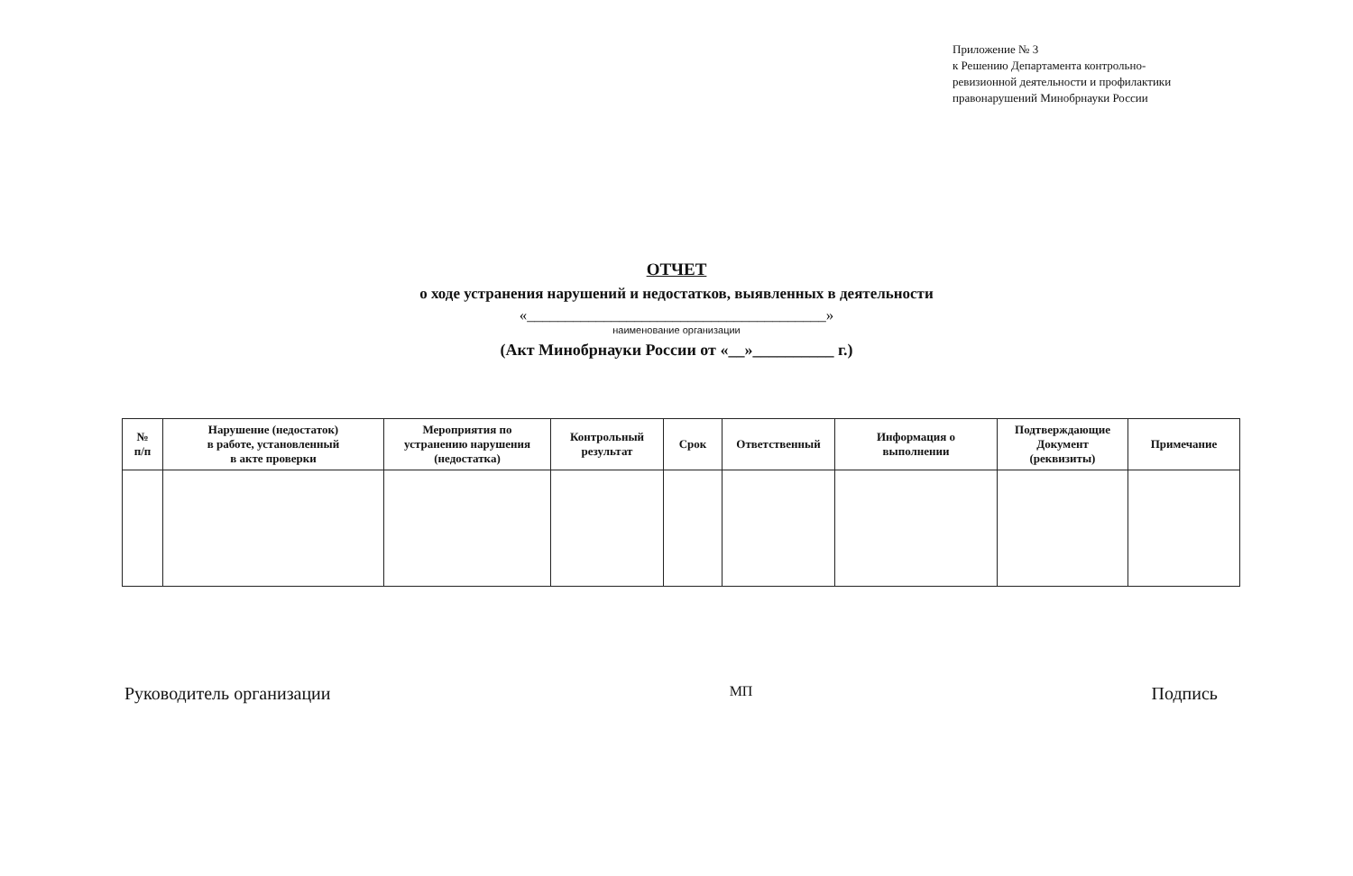Приложение № 3
к Решению Департамента контрольно-
ревизионной деятельности и профилактики
правонарушений Минобрнауки России
ОТЧЕТ
о ходе устранения нарушений и недостатков, выявленных в деятельности
«_______________________________________»
наименование организации
(Акт Минобрнауки России от «__»__________ г.)
| № п/п | Нарушение (недостаток) в работе, установленный в акте проверки | Мероприятия по устранению нарушения (недостатка) | Контрольный результат | Срок | Ответственный | Информация о выполнении | Подтверждающие Документ (реквизиты) | Примечание |
| --- | --- | --- | --- | --- | --- | --- | --- | --- |
Руководитель организации МП Подпись